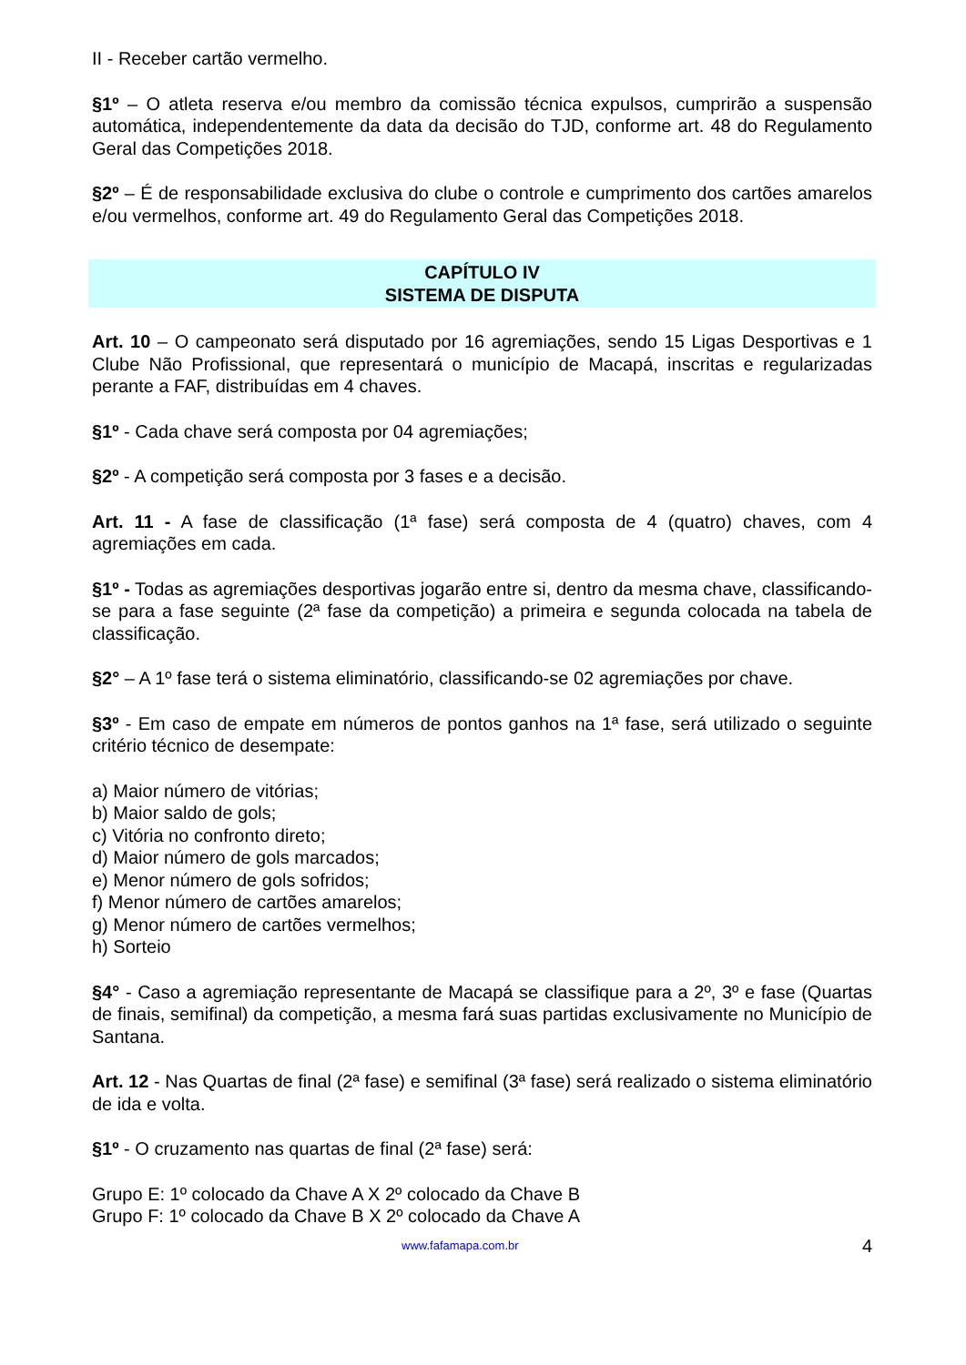II - Receber cartão vermelho.
§1º – O atleta reserva e/ou membro da comissão técnica expulsos, cumprirão a suspensão automática, independentemente da data da decisão do TJD, conforme art. 48 do Regulamento Geral das Competições 2018.
§2º – É de responsabilidade exclusiva do clube o controle e cumprimento dos cartões amarelos e/ou vermelhos, conforme art. 49 do Regulamento Geral das Competições 2018.
CAPÍTULO IV
SISTEMA DE DISPUTA
Art. 10 – O campeonato será disputado por 16 agremiações, sendo 15 Ligas Desportivas e 1 Clube Não Profissional, que representará o município de Macapá, inscritas e regularizadas perante a FAF, distribuídas em 4 chaves.
§1º - Cada chave será composta por 04 agremiações;
§2º - A competição será composta por 3 fases e a decisão.
Art. 11 - A fase de classificação (1ª fase) será composta de 4 (quatro) chaves, com 4 agremiações em cada.
§1º - Todas as agremiações desportivas jogarão entre si, dentro da mesma chave, classificando-se para a fase seguinte (2ª fase da competição) a primeira e segunda colocada na tabela de classificação.
§2° – A 1º fase terá o sistema eliminatório, classificando-se 02 agremiações por chave.
§3º - Em caso de empate em números de pontos ganhos na 1ª fase, será utilizado o seguinte critério técnico de desempate:
a) Maior número de vitórias;
b) Maior saldo de gols;
c) Vitória no confronto direto;
d) Maior número de gols marcados;
e) Menor número de gols sofridos;
f) Menor número de cartões amarelos;
g) Menor número de cartões vermelhos;
h) Sorteio
§4° - Caso a agremiação representante de Macapá se classifique para a 2º, 3º e fase (Quartas de finais, semifinal) da competição, a mesma fará suas partidas exclusivamente no Município de Santana.
Art. 12 - Nas Quartas de final (2ª fase) e semifinal (3ª fase) será realizado o sistema eliminatório de ida e volta.
§1º - O cruzamento nas quartas de final (2ª fase) será:
Grupo E: 1º colocado da Chave A X 2º colocado da Chave B
Grupo F: 1º colocado da Chave B X 2º colocado da Chave A
www.fafamapa.com.br 4